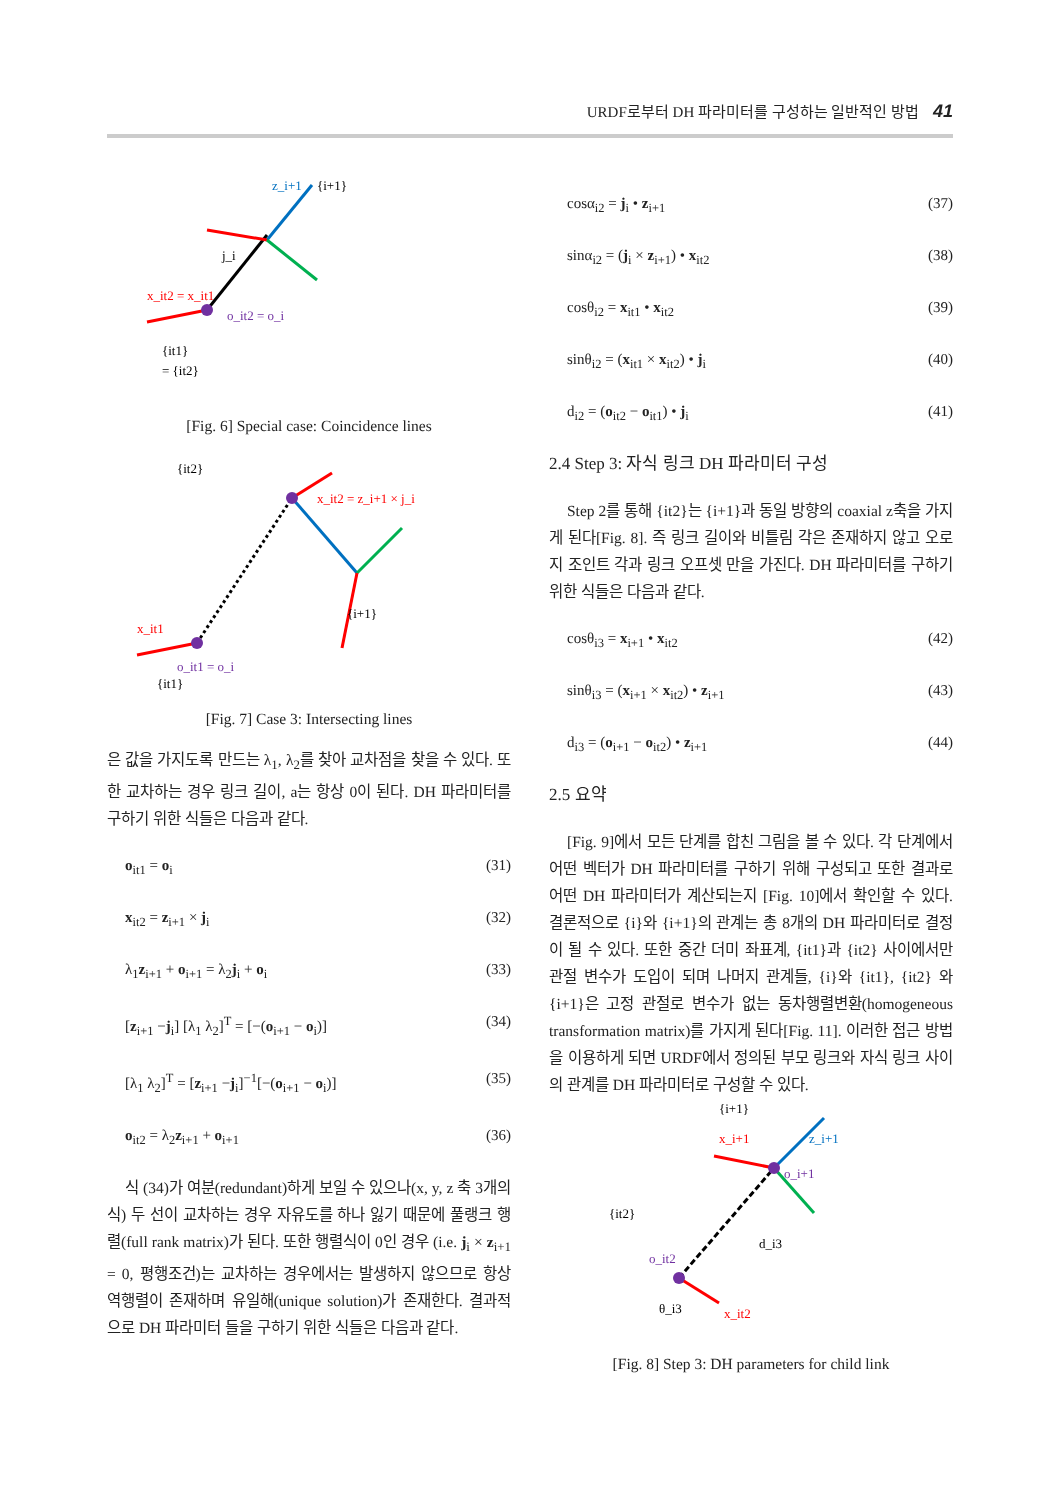URDF로부터 DH 파라미터를 구성하는 일반적인 방법 41
x_it2 = x_it1
z_i+1
{i+1}
j_i
o_it2 = o_i
{it1}
= {it2}
[Fig. 6] Special case: Coincidence lines
{it2}
x_it2 = z_i+1 × j_i
{i+1}
x_it1
o_it1 = o_i
{it1}
[Fig. 7] Case 3: Intersecting lines
은 값을 가지도록 만드는 λ<sub>1</sub>, λ<sub>2</sub>를 찾아 교차점을 찾을 수 있다. 또한 교차하는 경우 링크 길이, a는 항상 0이 된다. DH 파라미터를 구하기 위한 식들은 다음과 같다.
o<sub>it1</sub> = o<sub>i</sub> (31)
x<sub>it2</sub> = z<sub>i+1</sub> × j<sub>i</sub> (32)
λ<sub>1</sub>z<sub>i+1</sub> + o<sub>i+1</sub> = λ<sub>2</sub>j<sub>i</sub> + o<sub>i</sub> (33)
[z<sub>i+1</sub> −j<sub>i</sub>] [λ<sub>1</sub> λ<sub>2</sub>]<sup>T</sup> = [−(o<sub>i+1</sub> − o<sub>i</sub>)] (34)
[λ<sub>1</sub> λ<sub>2</sub>]<sup>T</sup> = [z<sub>i+1</sub> −j<sub>i</sub>]<sup>−1</sup>[−(o<sub>i+1</sub> − o<sub>i</sub>)] (35)
o<sub>it2</sub> = λ<sub>2</sub>z<sub>i+1</sub> + o<sub>i+1</sub> (36)
식 (34)가 여분(redundant)하게 보일 수 있으나(x, y, z 축 3개의 식) 두 선이 교차하는 경우 자유도를 하나 잃기 때문에 풀랭크 행렬(full rank matrix)가 된다. 또한 행렬식이 0인 경우 (i.e. j<sub>i</sub> × z<sub>i+1</sub> = 0, 평행조건)는 교차하는 경우에서는 발생하지 않으므로 항상 역행렬이 존재하며 유일해(unique solution)가 존재한다. 결과적으로 DH 파라미터 들을 구하기 위한 식들은 다음과 같다.
cosα<sub>i2</sub> = j<sub>i</sub> • z<sub>i+1</sub> (37)
sinα<sub>i2</sub> = (j<sub>i</sub> × z<sub>i+1</sub>) • x<sub>it2</sub> (38)
cosθ<sub>i2</sub> = x<sub>it1</sub> • x<sub>it2</sub> (39)
sinθ<sub>i2</sub> = (x<sub>it1</sub> × x<sub>it2</sub>) • j<sub>i</sub> (40)
d<sub>i2</sub> = (o<sub>it2</sub> − o<sub>it1</sub>) • j<sub>i</sub> (41)
2.4 Step 3: 자식 링크 DH 파라미터 구성
Step 2를 통해 {it2}는 {i+1}과 동일 방향의 coaxial z축을 가지게 된다[Fig. 8]. 즉 링크 길이와 비틀림 각은 존재하지 않고 오로지 조인트 각과 링크 오프셋 만을 가진다. DH 파라미터를 구하기 위한 식들은 다음과 같다.
cosθ<sub>i3</sub> = x<sub>i+1</sub> • x<sub>it2</sub> (42)
sinθ<sub>i3</sub> = (x<sub>i+1</sub> × x<sub>it2</sub>) • z<sub>i+1</sub> (43)
d<sub>i3</sub> = (o<sub>i+1</sub> − o<sub>it2</sub>) • z<sub>i+1</sub> (44)
2.5 요약
[Fig. 9]에서 모든 단계를 합친 그림을 볼 수 있다. 각 단계에서 어떤 벡터가 DH 파라미터를 구하기 위해 구성되고 또한 결과로 어떤 DH 파라미터가 계산되는지 [Fig. 10]에서 확인할 수 있다. 결론적으로 {i}와 {i+1}의 관계는 총 8개의 DH 파라미터로 결정이 될 수 있다. 또한 중간 더미 좌표계, {it1}과 {it2} 사이에서만 관절 변수가 도입이 되며 나머지 관계들, {i}와 {it1}, {it2} 와 {i+1}은 고정 관절로 변수가 없는 동차행렬변환(homogeneous transformation matrix)를 가지게 된다[Fig. 11]. 이러한 접근 방법을 이용하게 되면 URDF에서 정의된 부모 링크와 자식 링크 사이의 관계를 DH 파라미터로 구성할 수 있다.
{i+1}
x_i+1
z_i+1
o_i+1
{it2}
o_it2
d_i3
θ_i3
x_it2
[Fig. 8] Step 3: DH parameters for child link